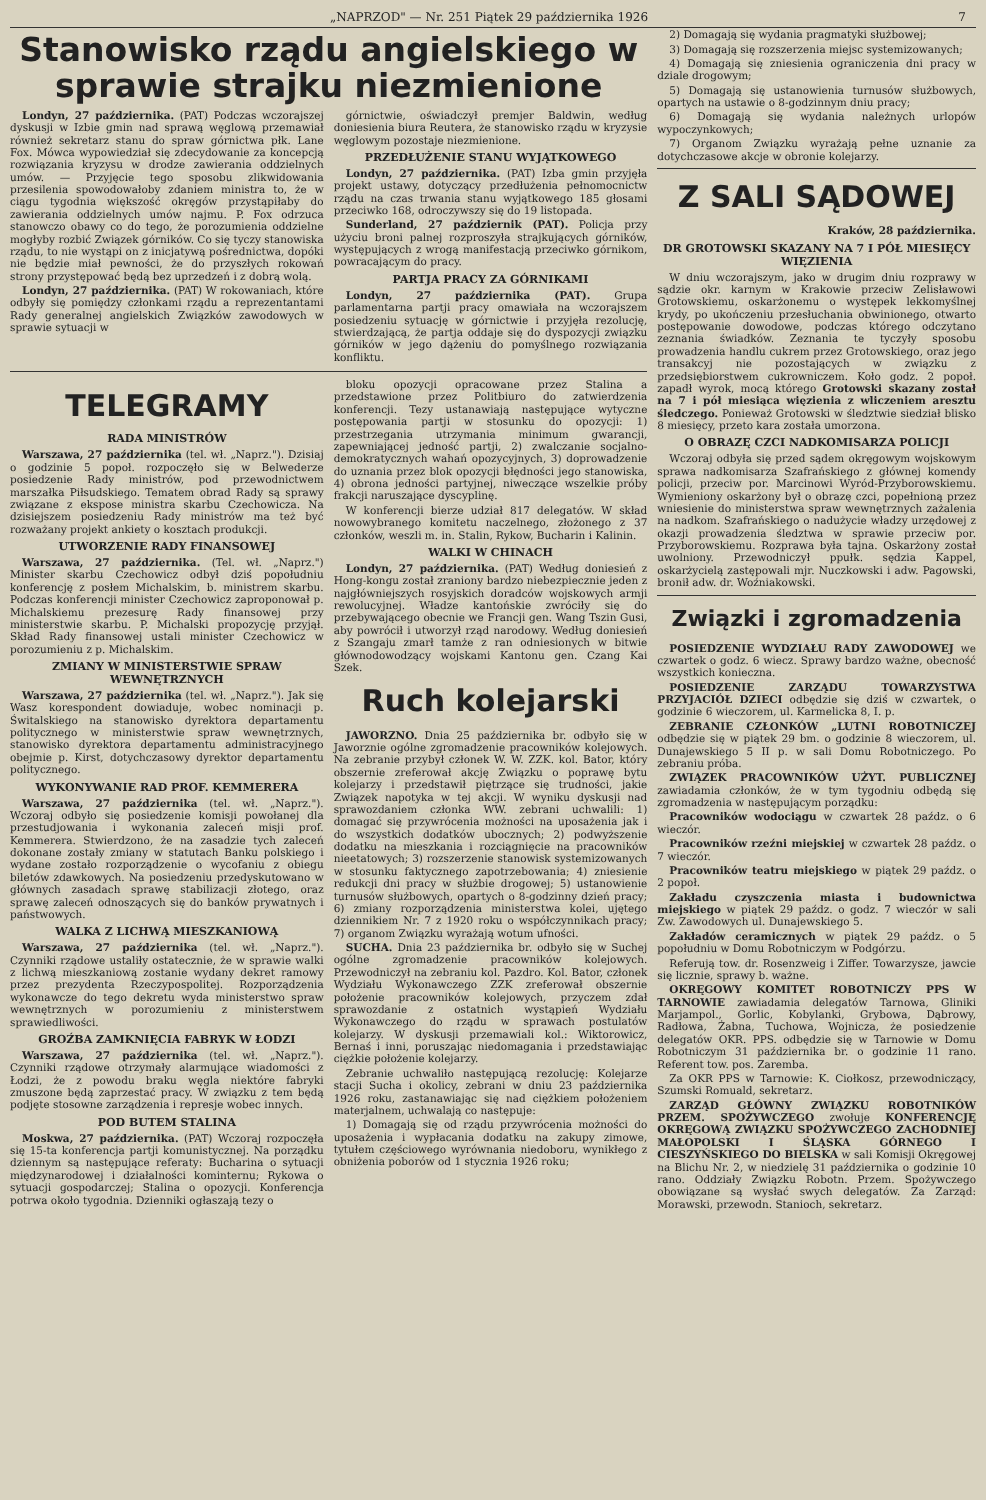„NAPRZOD" — Nr. 251 Piątek 29 października 1926 7
Stanowisko rządu angielskiego w sprawie strajku niezmienione
Londyn, 27 października. (PAT) Podczas wczorajszej dyskusji w Izbie gmin nad sprawą węglową przemawiał również sekretarz stanu do spraw górnictwa płk. Lane Fox. Mówca wypowiedział się zdecydowanie za koncepcją rozwiązania kryzysu w drodze zawierania oddzielnych umów. — Przyjęcie tego sposobu zlikwidowania przesilenia spowodowałoby zdaniem ministra to, że w ciągu tygodnia większość okręgów przystąpiłaby do zawierania oddzielnych umów najmu. P. Fox odrzuca stanowczo obawy co do tego, że porozumienia oddzielne mogłyby rozbić Związek górników. Co się tyczy stanowiska rządu, to nie wystąpi on z inicjatywą pośrednictwa, dopóki nie będzie miał pewności, że do przyszłych rokowań strony przystępować będą bez uprzedzeń i z dobrą wolą.
Londyn, 27 października. (PAT) W rokowaniach, które odbyły się pomiędzy członkami rządu a reprezentantami Rady generalnej angielskich Związków zawodowych w sprawie sytuacji w
górnictwie, oświadczył premjer Baldwin, według doniesienia biura Reutera, że stanowisko rządu w kryzysie węglowym pozostaje niezmienione.
PRZEDŁUŻENIE STANU WYJĄTKOWEGO
Londyn, 27 października. (PAT) Izba gmin przyjęła projekt ustawy, dotyczący przedłużenia pełnomocnictw rządu na czas trwania stanu wyjątkowego 185 głosami przeciwko 168, odroczywszy się do 19 listopada.
Sunderland, 27 październik (PAT). Policja przy użyciu broni palnej rozproszyła strajkujących górników, występujących z wrogą manifestacją przeciwko górnikom, powracającym do pracy.
PARTJA PRACY ZA GÓRNIKAMI
Londyn, 27 października (PAT). Grupa parlamentarna partji pracy omawiała na wczorajszem posiedzeniu sytuację w górnictwie i przyjęła rezolucję, stwierdzającą, że partja oddaje się do dyspozycji związku górników w jego dążeniu do pomyślnego rozwiązania konfliktu.
TELEGRAMY
RADA MINISTRÓW
Warszawa, 27 października (tel. wł. „Naprz."). Dzisiaj o godzinie 5 popoł. rozpoczęło się w Belwederze posiedzenie Rady ministrów, pod przewodnictwem marszałka Piłsudskiego. Tematem obrad Rady są sprawy związane z ekspose ministra skarbu Czechowicza. Na dzisiejszem posiedzeniu Rady ministrów ma też być rozważany projekt ankiety o kosztach produkcji.
UTWORZENIE RADY FINANSOWEJ
Warszawa, 27 października. (Tel. wł. „Naprz.") Minister skarbu Czechowicz odbył dziś popołudniu konferencję z posłem Michalskim, b. ministrem skarbu. Podczas konferencji minister Czechowicz zaproponował p. Michalskiemu prezesurę Rady finansowej przy ministerstwie skarbu. P. Michalski propozycję przyjął. Skład Rady finansowej ustali minister Czechowicz w porozumieniu z p. Michalskim.
ZMIANY W MINISTERSTWIE SPRAW WEWNĘTRZNYCH
Warszawa, 27 października (tel. wł. „Naprz."). Jak się Wasz korespondent dowiaduje, wobec nominacji p. Świtalskiego na stanowisko dyrektora departamentu politycznego w ministerstwie spraw wewnętrznych, stanowisko dyrektora departamentu administracyjnego obejmie p. Kirst, dotychczasowy dyrektor departamentu politycznego.
WYKONYWANIE RAD PROF. KEMMERERA
Warszawa, 27 października (tel. wł. „Naprz."). Wczoraj odbyło się posiedzenie komisji powołanej dla przestudjowania i wykonania zaleceń misji prof. Kemmerera. Stwierdzono, że na zasadzie tych zaleceń dokonane zostały zmiany w statutach Banku polskiego i wydane zostało rozporządzenie o wycofaniu z obiegu biletów zdawkowych. Na posiedzeniu przedyskutowano w głównych zasadach sprawę stabilizacji złotego, oraz sprawę zaleceń odnoszących się do banków prywatnych i państwowych.
WALKA Z LICHWĄ MIESZKANIOWĄ
Warszawa, 27 października (tel. wł. „Naprz."). Czynniki rządowe ustaliły ostatecznie, że w sprawie walki z lichwą mieszkaniową zostanie wydany dekret ramowy przez prezydenta Rzeczypospolitej. Rozporządzenia wykonawcze do tego dekretu wyda ministerstwo spraw wewnętrznych w porozumieniu z ministerstwem sprawiedliwości.
GROŹBA ZAMKNIĘCIA FABRYK W ŁODZI
Warszawa, 27 października (tel. wł. „Naprz."). Czynniki rządowe otrzymały alarmujące wiadomości z Łodzi, że z powodu braku węgla niektóre fabryki zmuszone będą zaprzestać pracy. W związku z tem będą podjęte stosowne zarządzenia i represje wobec innych.
POD BUTEM STALINA
Moskwa, 27 października. (PAT) Wczoraj rozpoczęła się 15-ta konferencja partji komunistycznej. Na porządku dziennym są następujące referaty: Bucharina o sytuacji międzynarodowej i działalności kominternu; Rykowa o sytuacji gospodarczej; Stalina o opozycji. Konferencja potrwa około tygodnia. Dzienniki ogłaszają tezy o
bloku opozycji opracowane przez Stalina a przedstawione przez Politbiuro do zatwierdzenia konferencji. Tezy ustanawiają następujące wytyczne postępowania partji w stosunku do opozycji: 1) przestrzegania utrzymania minimum gwarancji, zapewniającej jedność partji, 2) zwalczanie socjalno-demokratycznych wahań opozycyjnych, 3) doprowadzenie do uznania przez blok opozycji błędności jego stanowiska, 4) obrona jedności partyjnej, niweczące wszelkie próby frakcji naruszające dyscyplinę.
W konferencji bierze udział 817 delegatów. W skład nowowybranego komitetu naczelnego, złożonego z 37 członków, weszli m. in. Stalin, Rykow, Bucharin i Kalinin.
WALKI W CHINACH
Londyn, 27 października. (PAT) Według doniesień z Hong-kongu został zraniony bardzo niebezpiecznie jeden z najgłówniejszych rosyjskich doradców wojskowych armji rewolucyjnej. Władze kantońskie zwróciły się do przebywającego obecnie we Francji gen. Wang Tszin Gusi, aby powrócił i utworzył rząd narodowy. Według doniesień z Szangaju zmarł tamże z ran odniesionych w bitwie głównodowodzący wojskami Kantonu gen. Czang Kai Szek.
Ruch kolejarski
JAWORZNO. Dnia 25 października br. odbyło się w Jaworznie ogólne zgromadzenie pracowników kolejowych. Na zebranie przybył członek W. W. ZZK. kol. Bator, który obszernie zreferował akcję Związku o poprawę bytu kolejarzy i przedstawił piętrzące się trudności, jakie Związek napotyka w tej akcji. W wyniku dyskusji nad sprawozdaniem członka WW. zebrani uchwalili: 1) domagać się przywrócenia możności na uposażenia jak i do wszystkich dodatków ubocznych; 2) podwyższenie dodatku na mieszkania i rozciągnięcie na pracowników nieetatowych; 3) rozszerzenie stanowisk systemizowanych w stosunku faktycznego zapotrzebowania; 4) zniesienie redukcji dni pracy w służbie drogowej; 5) ustanowienie turnusów służbowych, opartych o 8-godzinny dzień pracy; 6) zmiany rozporządzenia ministerstwa kolei, ujętego dziennikiem Nr. 7 z 1920 roku o współczynnikach pracy; 7) organom Związku wyrażają wotum ufności.
SUCHA. Dnia 23 października br. odbyło się w Suchej ogólne zgromadzenie pracowników kolejowych. Przewodniczył na zebraniu kol. Pazdro. Kol. Bator, członek Wydziału Wykonawczego ZZK zreferował obszernie położenie pracowników kolejowych, przyczem zdał sprawozdanie z ostatnich wystąpień Wydziału Wykonawczego do rządu w sprawach postulatów kolejarzy. W dyskusji przemawiali kol.: Wiktorowicz, Bernaś i inni, poruszając niedomagania i przedstawiając ciężkie położenie kolejarzy.
Zebranie uchwaliło następującą rezolucję: Kolejarze stacji Sucha i okolicy, zebrani w dniu 23 października 1926 roku, zastanawiając się nad ciężkiem położeniem materjalnem, uchwalają co następuje:
1) Domagają się od rządu przywrócenia możności do uposażenia i wypłacania dodatku na zakupy zimowe, tytułem częściowego wyrównania niedoboru, wynikłego z obniżenia poborów od 1 stycznia 1926 roku;
2) Domagają się wydania pragmatyki służbowej;
3) Domagają się rozszerzenia miejsc systemizowanych;
4) Domagają się zniesienia ograniczenia dni pracy w dziale drogowym;
5) Domagają się ustanowienia turnusów służbowych, opartych na ustawie o 8-godzinnym dniu pracy;
6) Domagają się wydania należnych urlopów wypoczynkowych;
7) Organom Związku wyrażają pełne uznanie za dotychczasowe akcje w obronie kolejarzy.
Z SALI SĄDOWEJ
Kraków, 28 października.
DR GROTOWSKI SKAZANY NA 7 I PÓŁ MIESIĘCY WIĘZIENIA
W dniu wczorajszym, jako w drugim dniu rozprawy w sądzie okr. karnym w Krakowie przeciw Zelisławowi Grotowskiemu, oskarżonemu o występek lekkomyślnej krydy, po ukończeniu przesłuchania obwinionego, otwarto postępowanie dowodowe, podczas którego odczytano zeznania świadków. Zeznania te tyczyły sposobu prowadzenia handlu cukrem przez Grotowskiego, oraz jego transakcyj nie pozostających w związku z przedsiębiorstwem cukrowniczem. Koło godz. 2 popoł. zapadł wyrok, mocą którego Grotowski skazany został na 7 i pół miesiąca więzienia z wliczeniem aresztu śledczego. Ponieważ Grotowski w śledztwie siedział blisko 8 miesięcy, przeto kara została umorzona.
O OBRAZĘ CZCI NADKOMISARZA POLICJI
Wczoraj odbyła się przed sądem okręgowym wojskowym sprawa nadkomisarza Szafrańskiego z głównej komendy policji, przeciw por. Marcinowi Wyród-Przyborowskiemu. Wymieniony oskarżony był o obrazę czci, popełnioną przez wniesienie do ministerstwa spraw wewnętrznych zażalenia na nadkom. Szafrańskiego o nadużycie władzy urzędowej z okazji prowadzenia śledztwa w sprawie przeciw por. Przyborowskiemu. Rozprawa była tajna. Oskarżony został uwolniony. Przewodniczył ppułk. sędzia Kappel, oskarżycielą zastępowali mjr. Nuczkowski i adw. Pagowski, bronił adw. dr. Woźniakowski.
Związki i zgromadzenia
POSIEDZENIE WYDZIAŁU RADY ZAWODOWEJ we czwartek o godz. 6 wiecz. Sprawy bardzo ważne, obecność wszystkich konieczna.
POSIEDZENIE ZARZĄDU TOWARZYSTWA PRZYJACIÓŁ DZIECI odbędzie się dziś w czwartek, o godzinie 6 wieczorem, ul. Karmelicka 8, I. p.
ZEBRANIE CZŁONKÓW „LUTNI ROBOTNICZEJ odbędzie się w piątek 29 bm. o godzinie 8 wieczorem, ul. Dunajewskiego 5 II p. w sali Domu Robotniczego. Po zebraniu próba.
ZWIĄZEK PRACOWNIKÓW UŻYT. PUBLICZNEJ zawiadamia członków, że w tym tygodniu odbędą się zgromadzenia w następującym porządku:
Pracowników wodociągu w czwartek 28 paźdz. o 6 wieczór.
Pracowników rzeźni miejskiej w czwartek 28 paźdz. o 7 wieczór.
Pracowników teatru miejskiego w piątek 29 paźdz. o 2 popoł.
Zakładu czyszczenia miasta i budownictwa miejskiego w piątek 29 paźdz. o godz. 7 wieczór w sali Zw. Zawodowych ul. Dunajewskiego 5.
Zakładów ceramicznych w piątek 29 paźdz. o 5 popołudniu w Domu Robotniczym w Podgórzu.
Referują tow. dr. Rosenzweig i Ziffer. Towarzysze, jawcie się licznie, sprawy b. ważne.
OKRĘGOWY KOMITET ROBOTNICZY PPS W TARNOWIE zawiadamia delegatów Tarnowa, Gliniki Marjampol., Gorlic, Kobylanki, Grybowa, Dąbrowy, Radłowa, Żabna, Tuchowa, Wojnicza, że posiedzenie delegatów OKR. PPS. odbędzie się w Tarnowie w Domu Robotniczym 31 października br. o godzinie 11 rano. Referent tow. pos. Zaremba.
Za OKR PPS w Tarnowie: K. Ciołkosz, przewodniczący, Szumski Romuald, sekretarz.
ZARZĄD GŁÓWNY ZWIĄZKU ROBOTNIKÓW PRZEM. SPOŻYWCZEGO zwołuje KONFERENCJĘ OKRĘGOWĄ ZWIĄZKU SPOŻYWCZEGO ZACHODNIEJ MAŁOPOLSKI I ŚLĄSKA GÓRNEGO I CIESZYŃSKIEGO DO BIELSKA w sali Komisji Okręgowej na Blichu Nr. 2, w niedzielę 31 października o godzinie 10 rano. Oddziały Związku Robotn. Przem. Spożywczego obowiązane są wysłać swych delegatów. Za Zarząd: Morawski, przewodn. Stanioch, sekretarz.